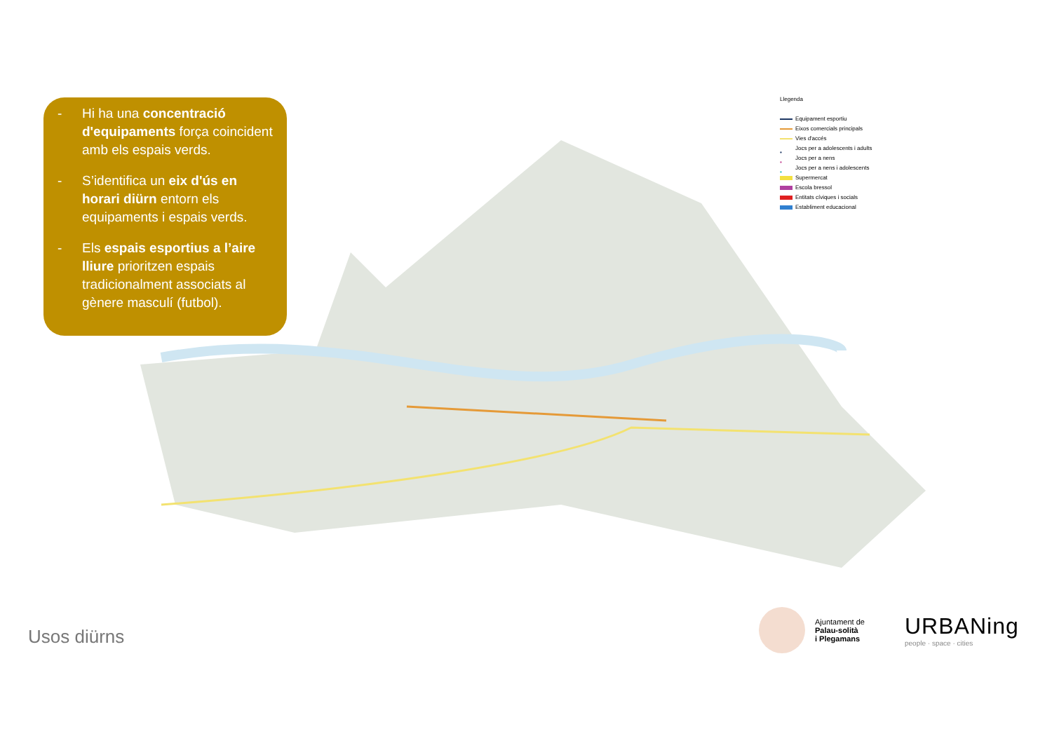- Hi ha una concentració d'equipaments força coincident amb els espais verds.
- S’identifica un eix d'ús en horari diürn entorn els equipaments i espais verds.
- Els espais esportius a l’aire lliure prioritzen espais tradicionalment associats al gènere masculí (futbol).
Llegenda
Equipament esportiu
Eixos comercials principals
Vies d'accés
• Jocs per a adolescents i adults
• Jocs per a nens
• Jocs per a nens i adolescents
Supermercat
Escola bressol
Entitats cíviques i socials
Establiment educacional
Usos diürns
Ajuntament de
Palau-solità
i Plegamans
URBANing
people · space · cities